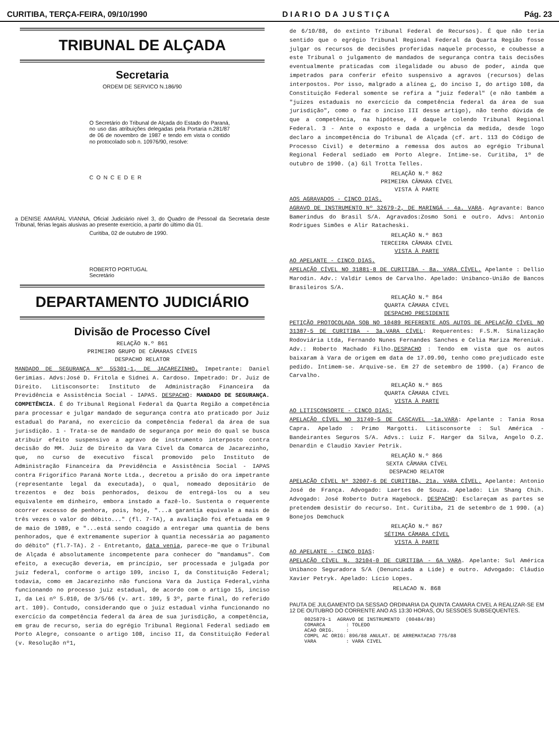CURITIBA, TERÇA-FEIRA, 09/10/1990 D I A R I O D A J U S T I Ç A Pág. 23
TRIBUNAL DE ALÇADA
Secretaria
ORDEM DE SERVICO N.186/90
O Secretário do Tribunal de Alçada do Estado do Paraná, no uso das atribuições delegadas pela Portaria n.281/87 de 06 de novembro de 1987 e tendo em vista o contido no protocolado sob n. 10976/90, resolve:
CONCEDER
a DENISE AMARAL VIANNA, Oficial Judiciário nivel 3, do Quadro de Pessoal da Secretaria deste Tribunal, férias legais alusivas ao presente exercicio, a partir do último dia 01.
Curitiba, 02 de outubro de 1990.
ROBERTO PORTUGAL
Secretário
DEPARTAMENTO JUDICIÁRIO
Divisão de Processo Cível
RELAÇÃO N.º 861
PRIMEIRO GRUPO DE CÂMARAS CÍVEIS
DESPACHO RELATOR
MANDADO DE SEGURANÇA Nº 55301-1, DE JACAREZINHO. Impetrante: Daniel Gerimias. Advs:José D. Fritola e Sidnei A. Cardoso. Impetrado: Dr. Juiz de Direito. Litisconsorte: Instituto de Administração Financeira da Previdência e Assistência Social - IAPAS. DESPACHO: MANDADO DE SEGURANÇA. COMPETÊNCIA. É do Tribunal Regional Federal da Quarta Região a competência para processar e julgar mandado de segurança contra ato praticado por Juiz estadual do Paraná, no exercício da competência federal da área de sua jurisdição. 1 - Trata-se de mandado de segurança por meio do qual se busca atribuir efeito suspensivo a agravo de instrumento interposto contra decisão do MM. Juiz de Direito da Vara Cível da Comarca de Jacarezinho, que, no curso de executivo fiscal promovido pelo Instituto de Administração Financeira da Previdência e Assistência Social - IAPAS contra Frigorífico Paraná Norte Ltda., decretou a prisão do ora impetrante (representante legal da executada), o qual, nomeado depositário de trezentos e dez bois penhorados, deixou de entregá-los ou a seu equivalente em dinheiro, embora instado a fazê-lo. Sustenta o requerente ocorrer excesso de penhora, pois, hoje, "...a garantia equivale a mais de três vezes o valor do débito..." (fl. 7-TA), a avaliação foi efetuada em 9 de maio de 1989, e "...está sendo coagido a entregar uma quantia de bens penhorados, que é extremamente superior à quantia necessária ao pagamento do débito" (fl.7-TA). 2 - Entretanto, data venia, parece-me que o Tribunal de Alçada é absolutamente incompetente para conhecer do "mandamus". Com efeito, a execução deveria, em princípio, ser processada e julgada por juiz federal, conforme o artigo 109, inciso I, da Constituição Federal; todavia, como em Jacarezinho não funciona Vara da Justiça Federal,vinha funcionando no processo juiz estadual, de acordo com o artigo 15, inciso I, da Lei nº 5.010, de 3/5/66 (v. art. 109, § 3º, parte final, do referido art. 109). Contudo, considerando que o juiz estadual vinha funcionando no exercício da competência federal da área de sua jurisdição, a competência, em grau de recurso, seria do egrégio Tribunal Regional Federal sediado em Porto Alegre, consoante o artigo 108, inciso II, da Constituição Federal (v. Resolução nº1,
de 6/10/88, do extinto Tribunal Federal de Recursos). É que não teria sentido que o egrégio Tribunal Regional Federal da Quarta Região fosse julgar os recursos de decisões proferidas naquele processo, e coubesse a este Tribunal o julgamento de mandados de segurança contra tais decisões eventualmente praticadas com ilegalidade ou abuso de poder, ainda que impetrados para conferir efeito suspensivo a agravos (recursos) delas interpostos. Por isso, malgrado a alínea c, do inciso I, do artigo 108, da Constituição Federal somente se refira a "juiz federal" (e não também a "juízes estaduais no exercício da competência federal da área de sua jurisdição", como o faz o inciso III desse artigo), não tenho dúvida de que a competência, na hipótese, é daquele colendo Tribunal Regional Federal. 3 - Ante o exposto e dada a urgência da medida, desde logo declaro a incompetência do Tribunal de Alçada (cf. art. 113 do Código de Processo Civil) e determino a remessa dos autos ao egrégio Tribunal Regional Federal sediado em Porto Alegre. Intime-se. Curitiba, 1º de outubro de 1990. (a) Gil Trotta Telles.
RELAÇÃO N.º 862
PRIMEIRA CÂMARA CÍVEL
VISTA À PARTE
AOS AGRAVADOS - CINCO DIAS.
AGRAVO DE INSTRUMENTO Nº 32679-2, DE MARINGÁ - 4a. VARA. Agravante: Banco Bamerindus do Brasil S/A. Agravados:Zosmo Soni e outro. Advs: Antonio Rodrigues Simões e Alir Ratacheski.
RELAÇÃO N.º 863
TERCEIRA CÂMARA CÍVEL
VISTA À PARTE
AO APELANTE - CINCO DIAS.
APELAÇÃO CÍVEL NO 31881-8 DE CURITIBA - 8a. VARA CÍVEL. Apelante : Dellio Marodin. Adv.: Valdir Lemos de Carvalho. Apelado: Unibanco-União de Bancos Brasileiros S/A.
RELAÇÃO N.º 864
QUARTA CÂMARA CÍVEL
DESPACHO PRESIDENTE
PETIÇÃO PROTOCOLADA SOB NO 10489 REFERENTE AOS AUTOS DE APELAÇÃO CÍVEL NO 31387-5 DE CURITIBA - 3a.VARA CÍVEL: Requerentes: F.S.M. Sinalização Rodoviária Ltda, Fernando Nunes Fernandes Sanches e Celia Mariza Mereniuk. Adv.: Roberto Machado Filho.DESPACHO : Tendo em vista que os autos baixaram à Vara de origem em data de 17.09.90, tenho como prejudicado este pedido. Intimem-se. Arquive-se. Em 27 de setembro de 1990. (a) Franco de Carvalho.
RELAÇÃO N.º 865
QUARTA CÂMARA CÍVEL
VISTA À PARTE
AO LITISCONSORTE - CINCO DIAS:
APELAÇÃO CÍVEL NO 31749-5 DE CASCAVEL -1a.VARA: Apelante : Tania Rosa Capra. Apelado : Primo Margotti. Litisconsorte : Sul América - Bandeirantes Seguros S/A. Advs.: Luiz F. Harger da Silva, Angelo O.Z. Denardin e Claudio Xavier Petrik.
RELAÇÃO N.º 866
SEXTA CÂMARA CÍVEL
DESPACHO RELATOR
APELAÇÃO CÍVEL Nº 32007-6 DE CURITIBA, 21a. VARA CÍVEL. Apelante: Antonio José de França. Advogado: Laertes de Souza. Apelado: Lin Shang Chih. Advogado: José Roberto Dutra Hagebock. DESPACHO: Esclareçam as partes se pretendem desistir do recurso. Int. Curitiba, 21 de setembro de 1 990. (a) Bonejos Demchuck
RELAÇÃO N.º 867
SÉTIMA CÂMARA CÍVEL
VISTA À PARTE
AO APELANTE - CINCO DIAS:
APELAÇÃO CÍVEL N. 32104-0 DE CURITIBA - 6A VARA. Apelante: Sul América Unibanco Seguradora S/A (Denunciada a Lide) e outro. Advogado: Cláudio Xavier Petryk. Apelado: Lício Lopes.
RELACAO N. 868
PAUTA DE JULGAMENTO DA SESSAO ORDINARIA DA QUINTA CAMARA CIVEL A REALIZAR-SE EM 12 DE OUTUBRO DO CORRENTE ANO AS 13:30 HORAS, OU SESSOES SUBSEQUENTES.
0025879-1  AGRAVO DE INSTRUMENTO  (00484/89)
COMARCA       : TOLEDO
ACAO ORIG.    :
COMPL AC ORIG: 896/88 ANULAT. DE ARREMATACAO 775/88
VARA          : VARA CIVEL